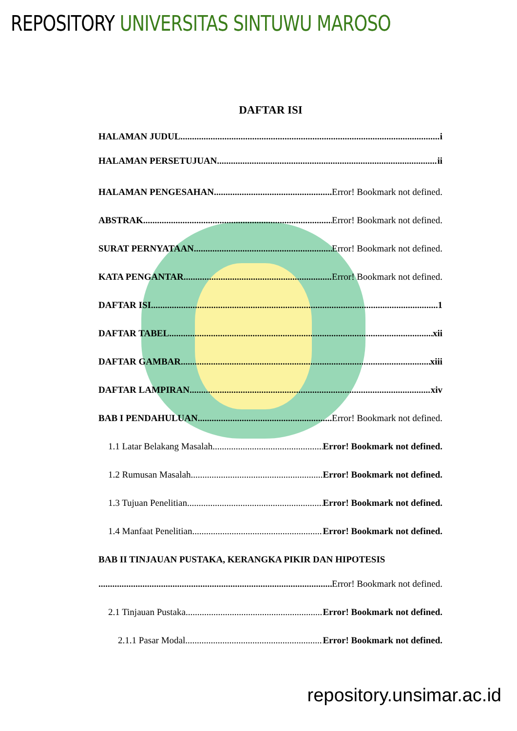REPOSITORY UNIVERSITAS SINTUWU MAROSO
DAFTAR ISI
HALAMAN JUDUL i
HALAMAN PERSETUJUAN ii
HALAMAN PENGESAHAN Error! Bookmark not defined.
ABSTRAK Error! Bookmark not defined.
SURAT PERNYATAAN Error! Bookmark not defined.
KATA PENGANTAR Error! Bookmark not defined.
DAFTAR ISI 1
DAFTAR TABEL xii
DAFTAR GAMBAR xiii
DAFTAR LAMPIRAN xiv
BAB I PENDAHULUAN Error! Bookmark not defined.
1.1 Latar Belakang Masalah Error! Bookmark not defined.
1.2 Rumusan Masalah Error! Bookmark not defined.
1.3 Tujuan Penelitian Error! Bookmark not defined.
1.4 Manfaat Penelitian Error! Bookmark not defined.
BAB II TINJAUAN PUSTAKA, KERANGKA PIKIR DAN HIPOTESIS
Error! Bookmark not defined.
2.1 Tinjauan Pustaka Error! Bookmark not defined.
2.1.1 Pasar Modal Error! Bookmark not defined.
repository.unsimar.ac.id